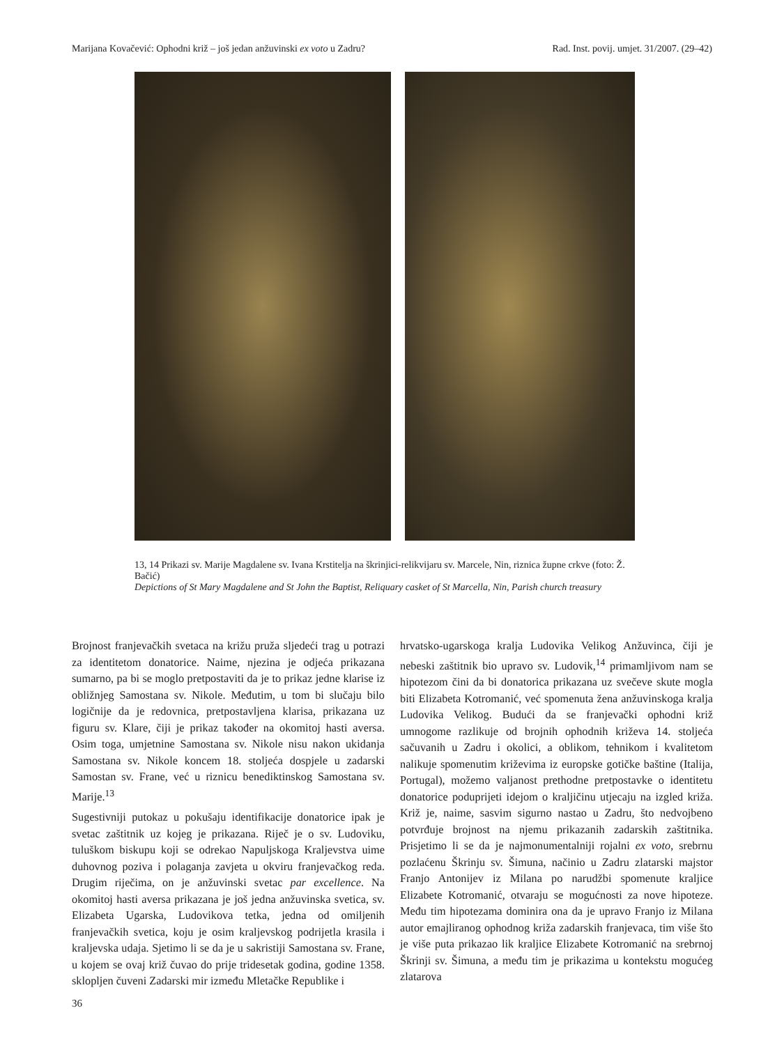Marijana Kovačević: Ophodni križ – još jedan anžuvinski ex voto u Zadru? Rad. Inst. povij. umjet. 31/2007. (29–42)
13, 14 Prikazi sv. Marije Magdalene sv. Ivana Krstitelja na škrinjici-relikvijaru sv. Marcele, Nin, riznica župne crkve (foto: Ž. Bačić)
Depictions of St Mary Magdalene and St John the Baptist, Reliquary casket of St Marcella, Nin, Parish church treasury
Brojnost franjevačkih svetaca na križu pruža sljedeći trag u potrazi za identitetom donatorice. Naime, njezina je odjeća prikazana sumarno, pa bi se moglo pretpostaviti da je to prikaz jedne klarise iz obližnjeg Samostana sv. Nikole. Međutim, u tom bi slučaju bilo logičnije da je redovnica, pretpostavljena klarisa, prikazana uz figuru sv. Klare, čiji je prikaz također na okomitoj hasti aversa. Osim toga, umjetnine Samostana sv. Nikole nisu nakon ukidanja Samostana sv. Nikole koncem 18. stoljeća dospjele u zadarski Samostan sv. Frane, već u riznicu benediktinskog Samostana sv. Marije.<sup>13</sup>
Sugestivniji putokaz u pokušaju identifikacije donatorice ipak je svetac zaštitnik uz kojeg je prikazana. Riječ je o sv. Ludoviku, tuluškom biskupu koji se odrekao Napuljskoga Kraljevstva uime duhovnog poziva i polaganja zavjeta u okviru franjevačkog reda. Drugim riječima, on je anžuvinski svetac par excellence. Na okomitoj hasti aversa prikazana je još jedna anžuvinska svetica, sv. Elizabeta Ugarska, Ludovikova tetka, jedna od omiljenih franjevačkih svetica, koju je osim kraljevskog podrijetla krasila i kraljevska udaja. Sjetimo li se da je u sakristiji Samostana sv. Frane, u kojem se ovaj križ čuvao do prije tridesetak godina, godine 1358. sklopljen čuveni Zadarski mir između Mletačke Republike i
hrvatsko-ugarskoga kralja Ludovika Velikog Anžuvinca, čiji je nebeski zaštitnik bio upravo sv. Ludovik,<sup>14</sup> primamljivom nam se hipotezom čini da bi donatorica prikazana uz svečeve skute mogla biti Elizabeta Kotromanić, već spomenuta žena anžuvinskoga kralja Ludovika Velikog. Budući da se franjevački ophodni križ umnogome razlikuje od brojnih ophodnih križeva 14. stoljeća sačuvanih u Zadru i okolici, a oblikom, tehnikom i kvalitetom nalikuje spomenutim križevima iz europske gotičke baštine (Italija, Portugal), možemo valjanost prethodne pretpostavke o identitetu donatorice poduprijeti idejom o kraljičinu utjecaju na izgled križa. Križ je, naime, sasvim sigurno nastao u Zadru, što nedvojbeno potvrđuje brojnost na njemu prikazanih zadarskih zaštitnika. Prisjetimo li se da je najmonumentalniji rojalni ex voto, srebrnu pozlaćenu Škrinju sv. Šimuna, načinio u Zadru zlatarski majstor Franjo Antonijev iz Milana po narudžbi spomenute kraljice Elizabete Kotromanić, otvaraju se mogućnosti za nove hipoteze. Među tim hipotezama dominira ona da je upravo Franjo iz Milana autor emajliranog ophodnog križa zadarskih franjevaca, tim više što je više puta prikazao lik kraljice Elizabete Kotromanić na srebrnoj Škrinji sv. Šimuna, a među tim je prikazima u kontekstu mogućeg zlatarova
36